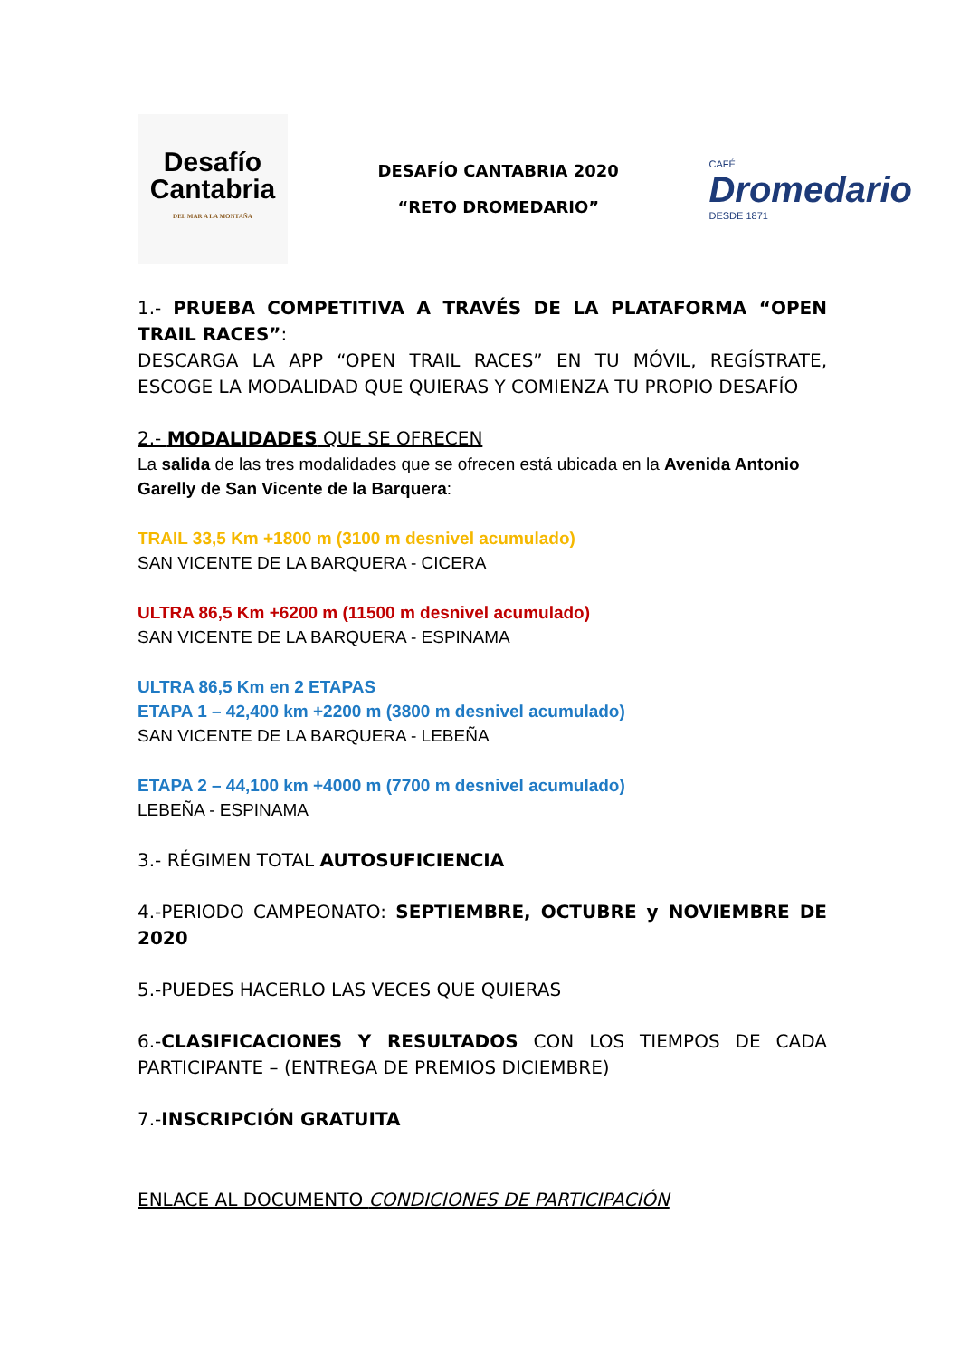Desafío
Cantabria
DEL MAR A LA MONTAÑA
DESAFÍO CANTABRIA 2020
“RETO DROMEDARIO”
CAFÉ
Dromedario
DESDE 1871
1.- PRUEBA COMPETITIVA A TRAVÉS DE LA PLATAFORMA “OPEN TRAIL RACES”:
DESCARGA LA APP “OPEN TRAIL RACES” EN TU MÓVIL, REGÍSTRATE, ESCOGE LA MODALIDAD QUE QUIERAS Y COMIENZA TU PROPIO DESAFÍO
2.- MODALIDADES QUE SE OFRECEN
La salida de las tres modalidades que se ofrecen está ubicada en la Avenida Antonio Garelly de San Vicente de la Barquera:
TRAIL 33,5 Km +1800 m (3100 m desnivel acumulado)
SAN VICENTE DE LA BARQUERA - CICERA
ULTRA 86,5 Km +6200 m (11500 m desnivel acumulado)
SAN VICENTE DE LA BARQUERA - ESPINAMA
ULTRA 86,5 Km en 2 ETAPAS
ETAPA 1 – 42,400 km +2200 m (3800 m desnivel acumulado)
SAN VICENTE DE LA BARQUERA - LEBEÑA
ETAPA 2 – 44,100 km +4000 m (7700 m desnivel acumulado)
LEBEÑA - ESPINAMA
3.- RÉGIMEN TOTAL AUTOSUFICIENCIA
4.-PERIODO CAMPEONATO: SEPTIEMBRE, OCTUBRE y NOVIEMBRE DE 2020
5.-PUEDES HACERLO LAS VECES QUE QUIERAS
6.-CLASIFICACIONES Y RESULTADOS CON LOS TIEMPOS DE CADA PARTICIPANTE – (ENTREGA DE PREMIOS DICIEMBRE)
7.-INSCRIPCIÓN GRATUITA
ENLACE AL DOCUMENTO CONDICIONES DE PARTICIPACIÓN